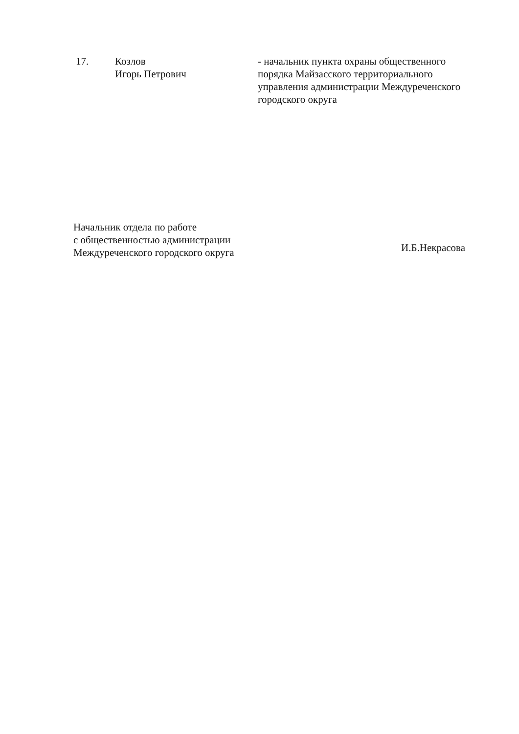17. Козлов
Игорь Петрович
- начальник пункта охраны общественного порядка Майзасского территориального управления администрации Междуреченского городского округа
Начальник отдела по работе
с общественностью администрации
Междуреченского городского округа
И.Б.Некрасова